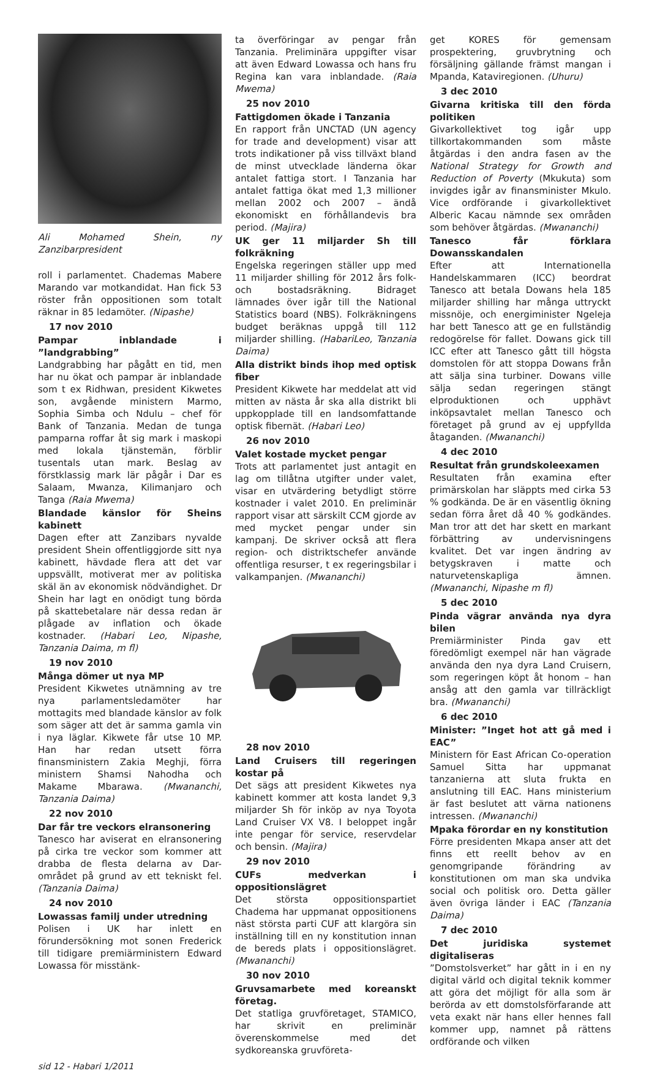Ali Mohamed Shein, ny Zanzibarpresident
roll i parlamentet. Chademas Mabere Marando var motkandidat. Han fick 53 röster från oppositionen som totalt räknar in 85 ledamöter. (Nipashe)
17 nov 2010
Pampar inblandade i ”landgrabbing”
Landgrabbing har pågått en tid, men har nu ökat och pampar är inblandade som t ex Ridhwan, president Kikwetes son, avgående ministern Marmo, Sophia Simba och Ndulu – chef för Bank of Tanzania. Medan de tunga pamparna roffar åt sig mark i maskopi med lokala tjänstemän, förblir tusentals utan mark. Beslag av förstklassig mark lär pågår i Dar es Salaam, Mwanza, Kilimanjaro och Tanga (Raia Mwema)
Blandade känslor för Sheins kabinett
Dagen efter att Zanzibars nyvalde president Shein offentliggjorde sitt nya kabinett, hävdade flera att det var uppsvällt, motiverat mer av politiska skäl än av ekonomisk nödvändighet. Dr Shein har lagt en onödigt tung börda på skattebetalare när dessa redan är plågade av inflation och ökade kostnader. (Habari Leo, Nipashe, Tanzania Daima, m fl)
19 nov 2010
Många dömer ut nya MP
President Kikwetes utnämning av tre nya parlamentsledamöter har mottagits med blandade känslor av folk som säger att det är samma gamla vin i nya läglar. Kikwete får utse 10 MP. Han har redan utsett förra finansministern Zakia Meghji, förra ministern Shamsi Nahodha och Makame Mbarawa. (Mwananchi, Tanzania Daima)
22 nov 2010
Dar får tre veckors elransonering
Tanesco har aviserat en elransonering på cirka tre veckor som kommer att drabba de flesta delarna av Dar-området på grund av ett tekniskt fel. (Tanzania Daima)
24 nov 2010
Lowassas familj under utredning
Polisen i UK har inlett en förundersökning mot sonen Frederick till tidigare premiärministern Edward Lowassa för misstänk-
ta överföringar av pengar från Tanzania. Preliminära uppgifter visar att även Edward Lowassa och hans fru Regina kan vara inblandade. (Raia Mwema)
25 nov 2010
Fattigdomen ökade i Tanzania
En rapport från UNCTAD (UN agency for trade and development) visar att trots indikationer på viss tillväxt bland de minst utvecklade länderna ökar antalet fattiga stort. I Tanzania har antalet fattiga ökat med 1,3 millioner mellan 2002 och 2007 – ändå ekonomiskt en förhållandevis bra period. (Majira)
UK ger 11 miljarder Sh till folkräkning
Engelska regeringen ställer upp med 11 miljarder shilling för 2012 års folk- och bostadsräkning. Bidraget lämnades över igår till the National Statistics board (NBS). Folkräkningens budget beräknas uppgå till 112 miljarder shilling. (HabariLeo, Tanzania Daima)
Alla distrikt binds ihop med optisk fiber
President Kikwete har meddelat att vid mitten av nästa år ska alla distrikt bli uppkopplade till en landsomfattande optisk fibernät. (Habari Leo)
26 nov 2010
Valet kostade mycket pengar
Trots att parlamentet just antagit en lag om tillåtna utgifter under valet, visar en utvärdering betydligt större kostnader i valet 2010. En preliminär rapport visar att särskilt CCM gjorde av med mycket pengar under sin kampanj. De skriver också att flera region- och distriktschefer använde offentliga resurser, t ex regeringsbilar i valkampanjen. (Mwananchi)
28 nov 2010
Land Cruisers till regeringen kostar på
Det sägs att president Kikwetes nya kabinett kommer att kosta landet 9,3 miljarder Sh för inköp av nya Toyota Land Cruiser VX V8. I beloppet ingår inte pengar för service, reservdelar och bensin. (Majira)
29 nov 2010
CUFs medverkan i oppositionslägret
Det största oppositionspartiet Chadema har uppmanat oppositionens näst största parti CUF att klargöra sin inställning till en ny konstitution innan de bereds plats i oppositionslägret. (Mwananchi)
30 nov 2010
Gruvsamarbete med koreanskt företag.
Det statliga gruvföretaget, STAMICO, har skrivit en preliminär överenskommelse med det sydkoreanska gruvföreta-
get KORES för gemensam prospektering, gruvbrytning och försäljning gällande främst mangan i Mpanda, Kataviregionen. (Uhuru)
3 dec 2010
Givarna kritiska till den förda politiken
Givarkollektivet tog igår upp tillkortakommanden som måste åtgärdas i den andra fasen av the National Strategy for Growth and Reduction of Poverty (Mkukuta) som invigdes igår av finansminister Mkulo. Vice ordförande i givarkollektivet Alberic Kacau nämnde sex områden som behöver åtgärdas. (Mwananchi)
Tanesco får förklara Dowansskandalen
Efter att Internationella Handelskammaren (ICC) beordrat Tanesco att betala Dowans hela 185 miljarder shilling har många uttryckt missnöje, och energiminister Ngeleja har bett Tanesco att ge en fullständig redogörelse för fallet. Dowans gick till ICC efter att Tanesco gått till högsta domstolen för att stoppa Dowans från att sälja sina turbiner. Dowans ville sälja sedan regeringen stängt elproduktionen och upphävt inköpsavtalet mellan Tanesco och företaget på grund av ej uppfyllda åtaganden. (Mwananchi)
4 dec 2010
Resultat från grundskoleexamen
Resultaten från examina efter primärskolan har släppts med cirka 53 % godkända. De är en väsentlig ökning sedan förra året då 40 % godkändes. Man tror att det har skett en markant förbättring av undervisningens kvalitet. Det var ingen ändring av betygskraven i matte och naturvetenskapliga ämnen. (Mwananchi, Nipashe m fl)
5 dec 2010
Pinda vägrar använda nya dyra bilen
Premiärminister Pinda gav ett föredömligt exempel när han vägrade använda den nya dyra Land Cruisern, som regeringen köpt åt honom – han ansåg att den gamla var tillräckligt bra. (Mwananchi)
6 dec 2010
Minister: ”Inget hot att gå med i EAC”
Ministern för East African Co-operation Samuel Sitta har uppmanat tanzanierna att sluta frukta en anslutning till EAC. Hans ministerium är fast beslutet att värna nationens intressen. (Mwananchi)
Mpaka förordar en ny konstitution
Förre presidenten Mkapa anser att det finns ett reellt behov av en genomgripande förändring av konstitutionen om man ska undvika social och politisk oro. Detta gäller även övriga länder i EAC (Tanzania Daima)
7 dec 2010
Det juridiska systemet digitaliseras
”Domstolsverket” har gått in i en ny digital värld och digital teknik kommer att göra det möjligt för alla som är berörda av ett domstolsförfarande att veta exakt när hans eller hennes fall kommer upp, namnet på rättens ordförande och vilken
sid 12 - Habari 1/2011